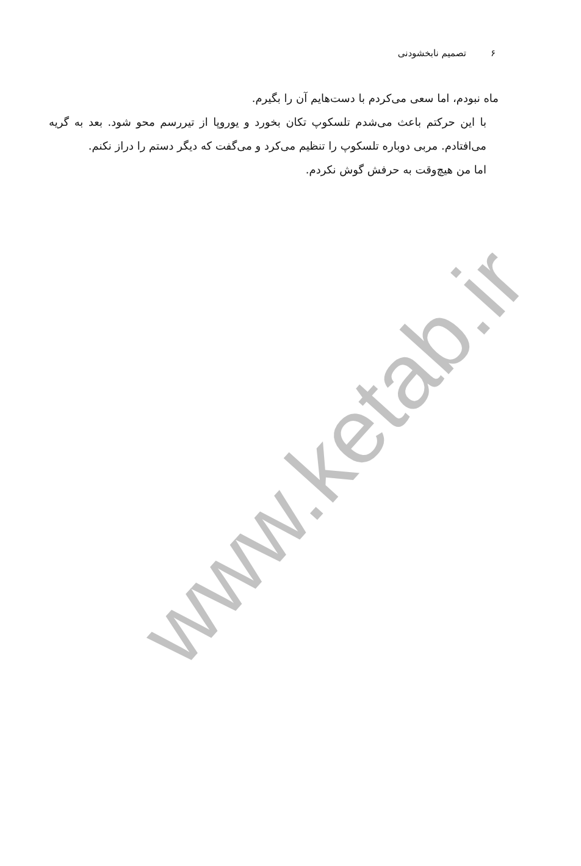۶تصمیم نابخشودنی
ماه نبودم، اما سعی می‌کردم با دست‌هایم آن را بگیرم.
با این حرکتم باعث می‌شدم تلسکوپ تکان بخورد و یوروپا از تیررسم محو شود. بعد به گریه می‌افتادم. مربی دوباره تلسکوپ را تنظیم می‌کرد و می‌گفت که دیگر دستم را دراز نکنم.
اما من هیچ‌وقت به حرفش گوش نکردم.
www.ketab.ir